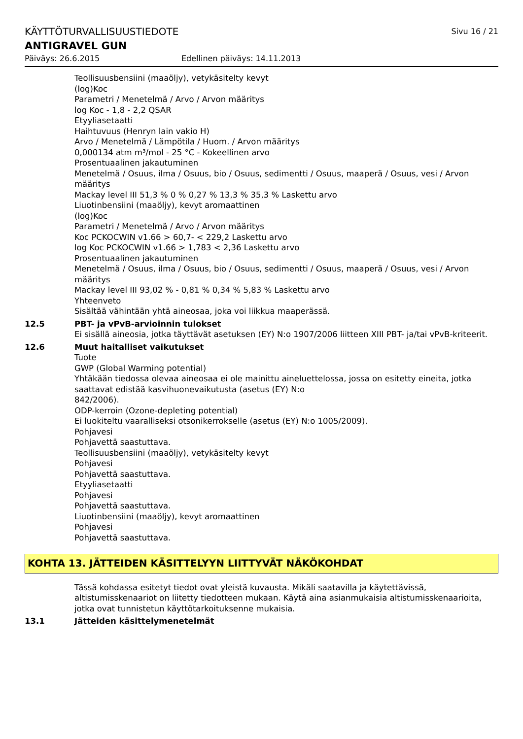KÄYTTÖTURVALLISUUSTIEDOTE Sivu 16 / 21
ANTIGRAVEL GUN
Päiväys: 26.6.2015 Edellinen päiväys: 14.11.2013
Teollisuusbensiini (maaöljy), vetykäsitelty kevyt
(log)Koc
Parametri / Menetelmä / Arvo / Arvon määritys
log Koc - 1,8 - 2,2 QSAR
Etyyliasetaatti
Haihtuvuus (Henryn lain vakio H)
Arvo / Menetelmä / Lämpötila / Huom. / Arvon määritys
0,000134 atm m³/mol - 25 °C - Kokeellinen arvo
Prosentuaalinen jakautuminen
Menetelmä / Osuus, ilma / Osuus, bio / Osuus, sedimentti / Osuus, maaperä / Osuus, vesi / Arvon määritys
Mackay level III 51,3 % 0 % 0,27 % 13,3 % 35,3 % Laskettu arvo
Liuotinbensiini (maaöljy), kevyt aromaattinen
(log)Koc
Parametri / Menetelmä / Arvo / Arvon määritys
Koc PCKOCWIN v1.66 > 60,7- < 229,2 Laskettu arvo
log Koc PCKOCWIN v1.66 > 1,783 < 2,36 Laskettu arvo
Prosentuaalinen jakautuminen
Menetelmä / Osuus, ilma / Osuus, bio / Osuus, sedimentti / Osuus, maaperä / Osuus, vesi / Arvon määritys
Mackay level III 93,02 % - 0,81 % 0,34 % 5,83 % Laskettu arvo
Yhteenveto
Sisältää vähintään yhtä aineosaa, joka voi liikkua maaperässä.
12.5 PBT- ja vPvB-arvioinnin tulokset
Ei sisällä aineosia, jotka täyttävät asetuksen (EY) N:o 1907/2006 liitteen XIII PBT- ja/tai vPvB-kriteerit.
12.6 Muut haitalliset vaikutukset
Tuote
GWP (Global Warming potential)
Yhtäkään tiedossa olevaa aineosaa ei ole mainittu aineluettelossa, jossa on esitetty eineita, jotka saattavat edistää kasvihuonevaikutusta (asetus (EY) N:o
842/2006).
ODP-kerroin (Ozone-depleting potential)
Ei luokiteltu vaaralliseksi otsonikerrokselle (asetus (EY) N:o 1005/2009).
Pohjavesi
Pohjavettä saastuttava.
Teollisuusbensiini (maaöljy), vetykäsitelty kevyt
Pohjavesi
Pohjavettä saastuttava.
Etyyliasetaatti
Pohjavesi
Pohjavettä saastuttava.
Liuotinbensiini (maaöljy), kevyt aromaattinen
Pohjavesi
Pohjavettä saastuttava.
KOHTA 13. JÄTTEIDEN KÄSITTELYYN LIITTYVÄT NÄKÖKOHDAT
Tässä kohdassa esitetyt tiedot ovat yleistä kuvausta. Mikäli saatavilla ja käytettävissä, altistumisskenaariot on liitetty tiedotteen mukaan. Käytä aina asianmukaisia altistumisskenaarioita, jotka ovat tunnistetun käyttötarkoituksenne mukaisia.
13.1 Jätteiden käsittelymenetelmät